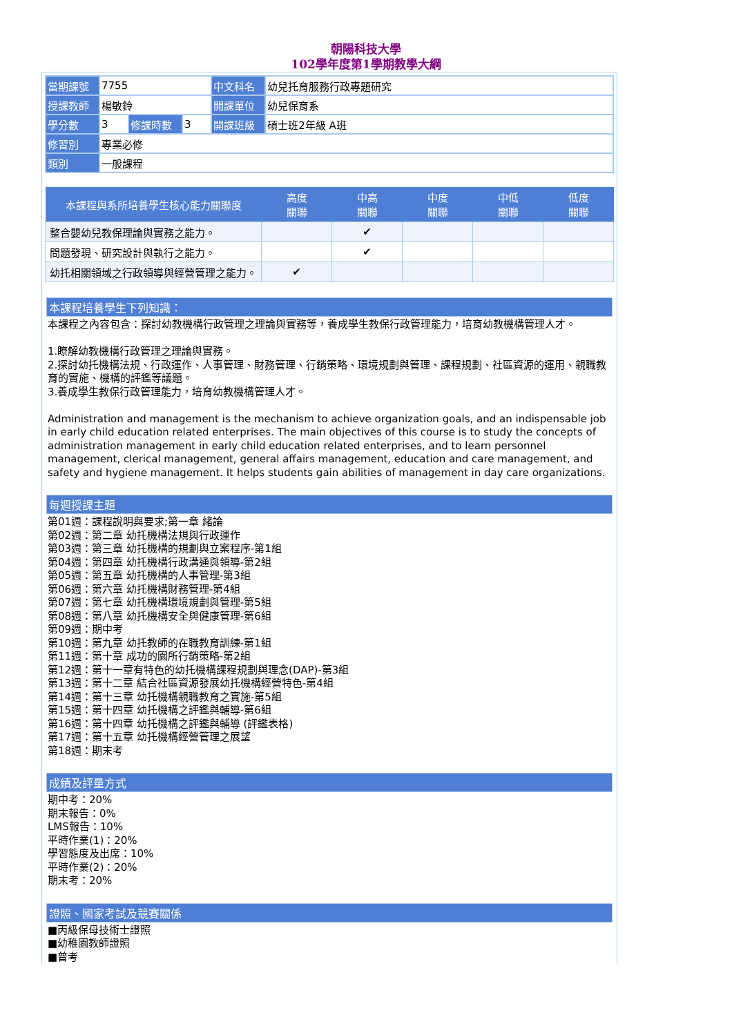朝陽科技大學
102學年度第1學期教學大綱
| 當期課號 | 7755 | | | 中文科名 | 幼兒托育服務行政專題研究 |
| 授課教師 | 楊敏鈴 | | | 開課單位 | 幼兒保育系 |
| 學分數 | 3 | 修課時數 | 3 | 開課班級 | 碩士班2年級 A班 |
| 修習別 | 專業必修 | | | | |
| 類別 | 一般課程 | | | | |
| 本課程與系所培養學生核心能力關聯度 | 高度 關聯 | 中高 關聯 | 中度 關聯 | 中低 關聯 | 低度 關聯 |
| --- | --- | --- | --- | --- | --- |
| 整合嬰幼兒教保理論與實務之能力。 | | ✔ | | | |
| 問題發現、研究設計與執行之能力。 | | ✔ | | | |
| 幼托相關領域之行政領導與經營管理之能力。 | ✔ | | | | |
本課程培養學生下列知識：
本課程之內容包含：探討幼教機構行政管理之理論與實務等，養成學生教保行政管理能力，培育幼教機構管理人才。
1.瞭解幼教機構行政管理之理論與實務。
2.探討幼托機構法規、行政運作、人事管理、財務管理、行銷策略、環境規劃與管理、課程規劃、社區資源的運用、親職教育的實施、機構的評鑑等議題。
3.養成學生教保行政管理能力，培育幼教機構管理人才。
Administration and management is the mechanism to achieve organization goals, and an indispensable job in early child education related enterprises. The main objectives of this course is to study the concepts of administration management in early child education related enterprises, and to learn personnel management, clerical management, general affairs management, education and care management, and safety and hygiene management. It helps students gain abilities of management in day care organizations.
每週授課主題
第01週：課程說明與要求;第一章 緒論
第02週：第二章 幼托機構法規與行政運作
第03週：第三章 幼托機構的規劃與立案程序-第1組
第04週：第四章 幼托機構行政溝通與領導-第2組
第05週：第五章 幼托機構的人事管理-第3組
第06週：第六章 幼托機構財務管理-第4組
第07週：第七章 幼托機構環境規劃與管理-第5組
第08週：第八章 幼托機構安全與健康管理-第6組
第09週：期中考
第10週：第九章 幼托教師的在職教育訓練-第1組
第11週：第十章 成功的園所行銷策略-第2組
第12週：第十一章有特色的幼托機構課程規劃與理念(DAP)-第3組
第13週：第十二章 結合社區資源發展幼托機構經營特色-第4組
第14週：第十三章 幼托機構親職教育之實施-第5組
第15週：第十四章 幼托機構之評鑑與輔導-第6組
第16週：第十四章 幼托機構之評鑑與輔導 (評鑑表格)
第17週：第十五章 幼托機構經營管理之展望
第18週：期末考
成績及評量方式
期中考：20%
期末報告：0%
LMS報告：10%
平時作業(1)：20%
學習態度及出席：10%
平時作業(2)：20%
期末考：20%
證照、國家考試及競賽關係
■丙級保母技術士證照
■幼稚園教師證照
■普考